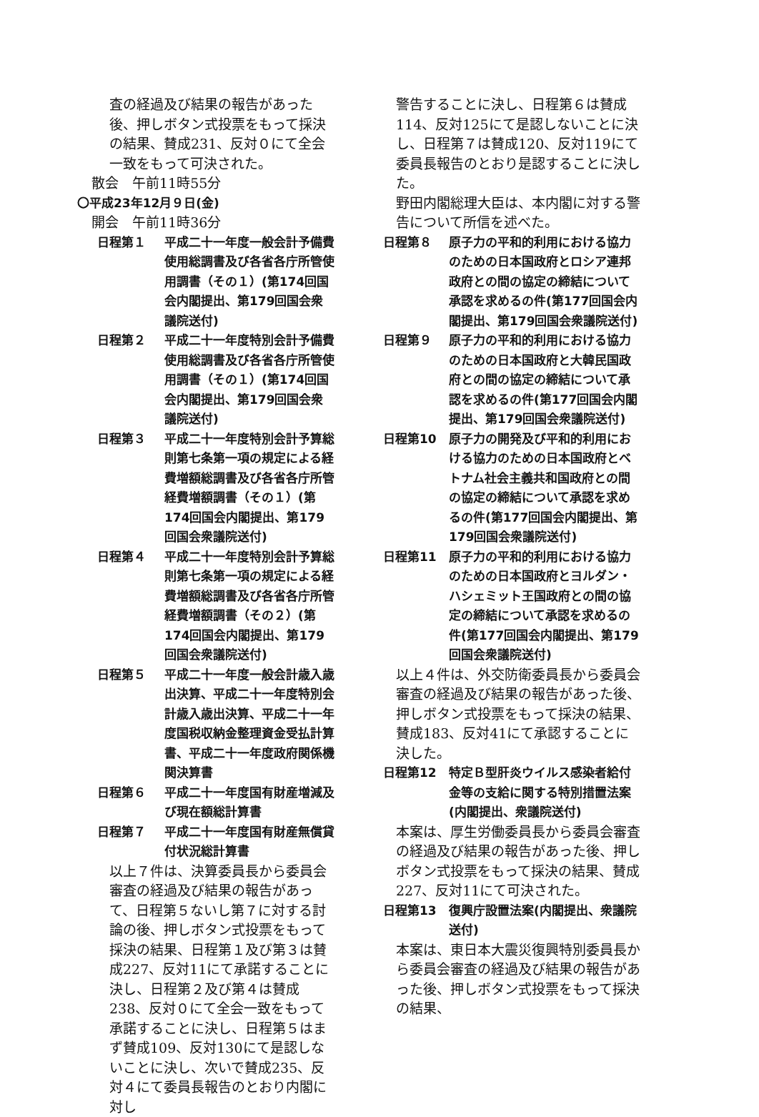査の経過及び結果の報告があった後、押しボタン式投票をもって採決の結果、賛成231、反対０にて全会一致をもって可決された。
散会　午前11時55分
〇平成23年12月９日(金)
開会　午前11時36分
日程第１ 平成二十一年度一般会計予備費使用総調書及び各省各庁所管使用調書（その１）(第174回国会内閣提出、第179回国会衆議院送付)
日程第２ 平成二十一年度特別会計予備費使用総調書及び各省各庁所管使用調書（その１）(第174回国会内閣提出、第179回国会衆議院送付)
日程第３ 平成二十一年度特別会計予算総則第七条第一項の規定による経費増額総調書及び各省各庁所管経費増額調書（その１）(第174回国会内閣提出、第179回国会衆議院送付)
日程第４ 平成二十一年度特別会計予算総則第七条第一項の規定による経費増額総調書及び各省各庁所管経費増額調書（その２）(第174回国会内閣提出、第179回国会衆議院送付)
日程第５ 平成二十一年度一般会計歳入歳出決算、平成二十一年度特別会計歳入歳出決算、平成二十一年度国税収納金整理資金受払計算書、平成二十一年度政府関係機関決算書
日程第６ 平成二十一年度国有財産増減及び現在額総計算書
日程第７ 平成二十一年度国有財産無償貸付状況総計算書
以上７件は、決算委員長から委員会審査の経過及び結果の報告があって、日程第５ないし第７に対する討論の後、押しボタン式投票をもって採決の結果、日程第１及び第３は賛成227、反対11にて承諾することに決し、日程第２及び第４は賛成238、反対０にて全会一致をもって承諾することに決し、日程第５はまず賛成109、反対130にて是認しないことに決し、次いで賛成235、反対４にて委員長報告のとおり内閣に対し
警告することに決し、日程第６は賛成114、反対125にて是認しないことに決し、日程第７は賛成120、反対119にて委員長報告のとおり是認することに決した。
野田内閣総理大臣は、本内閣に対する警告について所信を述べた。
日程第８ 原子力の平和的利用における協力のための日本国政府とロシア連邦政府との間の協定の締結について承認を求めるの件(第177回国会内閣提出、第179回国会衆議院送付)
日程第９ 原子力の平和的利用における協力のための日本国政府と大韓民国政府との間の協定の締結について承認を求めるの件(第177回国会内閣提出、第179回国会衆議院送付)
日程第10 原子力の開発及び平和的利用における協力のための日本国政府とベトナム社会主義共和国政府との間の協定の締結について承認を求めるの件(第177回国会内閣提出、第179回国会衆議院送付)
日程第11 原子力の平和的利用における協力のための日本国政府とヨルダン・ハシェミット王国政府との間の協定の締結について承認を求めるの件(第177回国会内閣提出、第179回国会衆議院送付)
以上４件は、外交防衛委員長から委員会審査の経過及び結果の報告があった後、押しボタン式投票をもって採決の結果、賛成183、反対41にて承認することに決した。
日程第12 特定Ｂ型肝炎ウイルス感染者給付金等の支給に関する特別措置法案(内閣提出、衆議院送付)
本案は、厚生労働委員長から委員会審査の経過及び結果の報告があった後、押しボタン式投票をもって採決の結果、賛成227、反対11にて可決された。
日程第13 復興庁設置法案(内閣提出、衆議院送付)
本案は、東日本大震災復興特別委員長から委員会審査の経過及び結果の報告があった後、押しボタン式投票をもって採決の結果、